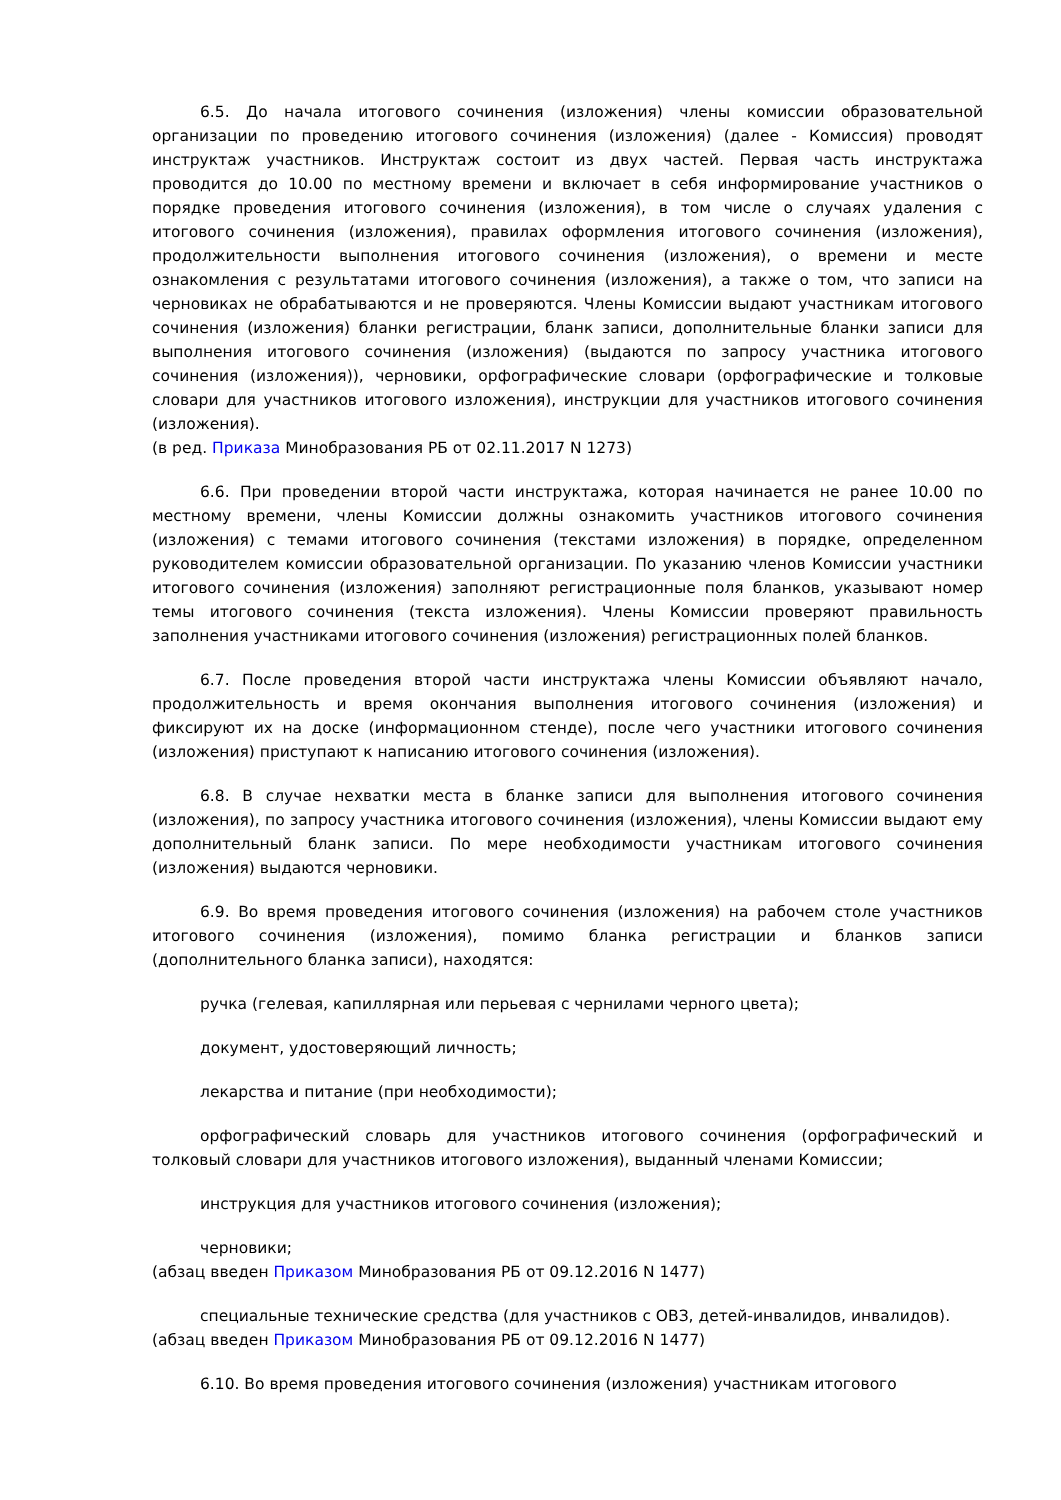6.5. До начала итогового сочинения (изложения) члены комиссии образовательной организации по проведению итогового сочинения (изложения) (далее - Комиссия) проводят инструктаж участников. Инструктаж состоит из двух частей. Первая часть инструктажа проводится до 10.00 по местному времени и включает в себя информирование участников о порядке проведения итогового сочинения (изложения), в том числе о случаях удаления с итогового сочинения (изложения), правилах оформления итогового сочинения (изложения), продолжительности выполнения итогового сочинения (изложения), о времени и месте ознакомления с результатами итогового сочинения (изложения), а также о том, что записи на черновиках не обрабатываются и не проверяются. Члены Комиссии выдают участникам итогового сочинения (изложения) бланки регистрации, бланк записи, дополнительные бланки записи для выполнения итогового сочинения (изложения) (выдаются по запросу участника итогового сочинения (изложения)), черновики, орфографические словари (орфографические и толковые словари для участников итогового изложения), инструкции для участников итогового сочинения (изложения).
(в ред. Приказа Минобразования РБ от 02.11.2017 N 1273)
6.6. При проведении второй части инструктажа, которая начинается не ранее 10.00 по местному времени, члены Комиссии должны ознакомить участников итогового сочинения (изложения) с темами итогового сочинения (текстами изложения) в порядке, определенном руководителем комиссии образовательной организации. По указанию членов Комиссии участники итогового сочинения (изложения) заполняют регистрационные поля бланков, указывают номер темы итогового сочинения (текста изложения). Члены Комиссии проверяют правильность заполнения участниками итогового сочинения (изложения) регистрационных полей бланков.
6.7. После проведения второй части инструктажа члены Комиссии объявляют начало, продолжительность и время окончания выполнения итогового сочинения (изложения) и фиксируют их на доске (информационном стенде), после чего участники итогового сочинения (изложения) приступают к написанию итогового сочинения (изложения).
6.8. В случае нехватки места в бланке записи для выполнения итогового сочинения (изложения), по запросу участника итогового сочинения (изложения), члены Комиссии выдают ему дополнительный бланк записи. По мере необходимости участникам итогового сочинения (изложения) выдаются черновики.
6.9. Во время проведения итогового сочинения (изложения) на рабочем столе участников итогового сочинения (изложения), помимо бланка регистрации и бланков записи (дополнительного бланка записи), находятся:
ручка (гелевая, капиллярная или перьевая с чернилами черного цвета);
документ, удостоверяющий личность;
лекарства и питание (при необходимости);
орфографический словарь для участников итогового сочинения (орфографический и толковый словари для участников итогового изложения), выданный членами Комиссии;
инструкция для участников итогового сочинения (изложения);
черновики;
(абзац введен Приказом Минобразования РБ от 09.12.2016 N 1477)
специальные технические средства (для участников с ОВЗ, детей-инвалидов, инвалидов).
(абзац введен Приказом Минобразования РБ от 09.12.2016 N 1477)
6.10. Во время проведения итогового сочинения (изложения) участникам итогового